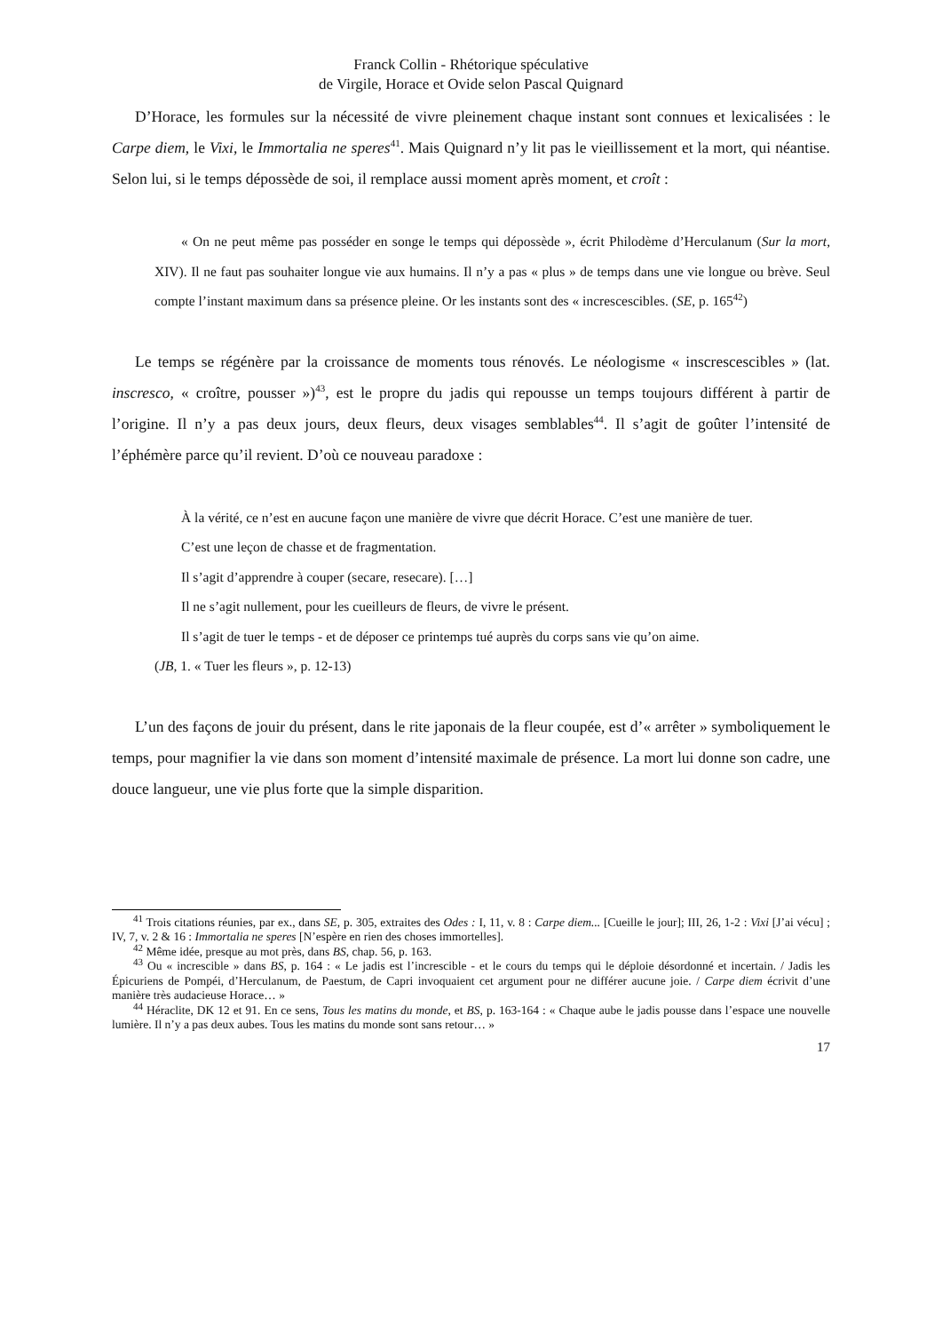Franck Collin - Rhétorique spéculative
de Virgile, Horace et Ovide selon Pascal Quignard
D’Horace, les formules sur la nécessité de vivre pleinement chaque instant sont connues et lexicalisées : le Carpe diem, le Vixi, le Immortalia ne speres<sup>41</sup>. Mais Quignard n’y lit pas le vieillissement et la mort, qui néantise. Selon lui, si le temps dépossède de soi, il remplace aussi moment après moment, et croît :
« On ne peut même pas posséder en songe le temps qui dépossède », écrit Philodème d’Herculanum (Sur la mort, XIV). Il ne faut pas souhaiter longue vie aux humains. Il n’y a pas « plus » de temps dans une vie longue ou brève. Seul compte l’instant maximum dans sa présence pleine. Or les instants sont des « increscescibles. (SE, p. 165<sup>42</sup>)
Le temps se régénère par la croissance de moments tous rénovés. Le néologisme « inscrescescibles » (lat. inscresco, « croître, pousser »)<sup>43</sup>, est le propre du jadis qui repousse un temps toujours différent à partir de l’origine. Il n’y a pas deux jours, deux fleurs, deux visages semblables<sup>44</sup>. Il s’agit de goûter l’intensité de l’éphémère parce qu’il revient. D’où ce nouveau paradoxe :
À la vérité, ce n’est en aucune façon une manière de vivre que décrit Horace. C’est une manière de tuer.
C’est une leçon de chasse et de fragmentation.
Il s’agit d’apprendre à couper (secare, resecare). […]
Il ne s’agit nullement, pour les cueilleurs de fleurs, de vivre le présent.
Il s’agit de tuer le temps - et de déposer ce printemps tué auprès du corps sans vie qu’on aime.
(JB, 1. « Tuer les fleurs », p. 12-13)
L’un des façons de jouir du présent, dans le rite japonais de la fleur coupée, est d’« arrêter » symboliquement le temps, pour magnifier la vie dans son moment d’intensité maximale de présence. La mort lui donne son cadre, une douce langueur, une vie plus forte que la simple disparition.
<sup>41</sup> Trois citations réunies, par ex., dans SE, p. 305, extraites des Odes : I, 11, v. 8 : Carpe diem... [Cueille le jour]; III, 26, 1-2 : Vixi [J’ai vécu] ; IV, 7, v. 2 & 16 : Immortalia ne speres [N’espère en rien des choses immortelles].
<sup>42</sup> Même idée, presque au mot près, dans BS, chap. 56, p. 163.
<sup>43</sup> Ou « increscible » dans BS, p. 164 : « Le jadis est l’increscible - et le cours du temps qui le déploie désordonné et incertain. / Jadis les Épicuriens de Pompéi, d’Herculanum, de Paestum, de Capri invoquaient cet argument pour ne différer aucune joie. / Carpe diem écrivit d’une manière très audacieuse Horace… »
<sup>44</sup> Héraclite, DK 12 et 91. En ce sens, Tous les matins du monde, et BS, p. 163-164 : « Chaque aube le jadis pousse dans l’espace une nouvelle lumière. Il n’y a pas deux aubes. Tous les matins du monde sont sans retour… »
17